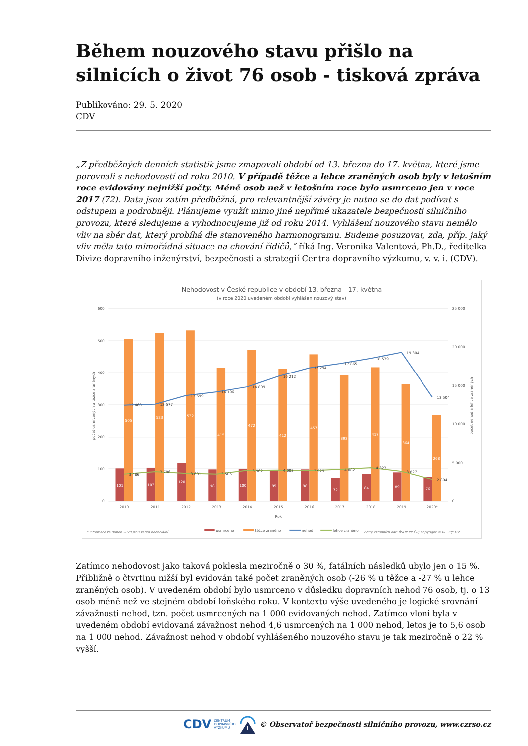Během nouzového stavu přišlo na silnicích o život 76 osob - tisková zpráva
Publikováno: 29. 5. 2020
CDV
„Z předběžných denních statistik jsme zmapovali období od 13. března do 17. května, které jsme porovnali s nehodovostí od roku 2010. V případě těžce a lehce zraněných osob byly v letošním roce evidovány nejnižší počty. Méně osob než v letošním roce bylo usmrceno jen v roce 2017 (72). Data jsou zatím předběžná, pro relevantnější závěry je nutno se do dat podívat s odstupem a podrobněji. Plánujeme využít mimo jiné nepřímé ukazatele bezpečnosti silničního provozu, které sledujeme a vyhodnocujeme již od roku 2014. Vyhlášení nouzového stavu nemělo vliv na sběr dat, který probíhá dle stanoveného harmonogramu. Budeme posuzovat, zda, příp. jaký vliv měla tato mimořádná situace na chování řidičů,“ říká Ing. Veronika Valentová, Ph.D., ředitelka Divize dopravního inženýrství, bezpečnosti a strategií Centra dopravního výzkumu, v. v. i. (CDV).
Nehodovost v České republice v období 13. března - 17. května
(v roce 2020 uvedeném období vyhlášen nouzový stav)
600
500
400
300
200
100
0
25 000
20 000
15 000
10 000
5 000
0
počet usmrcených a těžce zraněných
počet nehod a lehce zraněných
101
103
120
98
100
95
98
72
84
89
76
505
523
532
415
472
412
457
392
417
364
268
12 468
12 577
13 699
14 196
14 809
16 212
17 294
17 865
18 539
19 304
13 504
3 486
3 786
3 601
3 505
3 962
4 003
3 929
4 082
4 323
3 827
2 804
2010
2011
2012
2013
2014
2015
2016
2017
2018
2019
2020*
Rok
* informace za duben 2020 jsou zatím neoficiální
usmrceno
těžce zraněno
nehod
lehce zraněno
Zdroj vstupních dat: ŘSDP PP ČR; Copyright © BESIP/CDV
Zatímco nehodovost jako taková poklesla meziročně o 30 %, fatálních následků ubylo jen o 15 %. Přibližně o čtvrtinu nižší byl evidován také počet zraněných osob (-26 % u těžce a -27 % u lehce zraněných osob). V uvedeném období bylo usmrceno v důsledku dopravních nehod 76 osob, tj. o 13 osob méně než ve stejném období loňského roku. V kontextu výše uvedeného je logické srovnání závažnosti nehod, tzn. počet usmrcených na 1 000 evidovaných nehod. Zatímco vloni byla v uvedeném období evidovaná závažnost nehod 4,6 usmrcených na 1 000 nehod, letos je to 5,6 osob na 1 000 nehod. Závažnost nehod v období vyhlášeného nouzového stavu je tak meziročně o 22 % vyšší.
CDV CENTRUM
DOPRAVNÍHO
VÝZKUMU © Observatoř bezpečnosti silničního provozu, www.czrso.cz